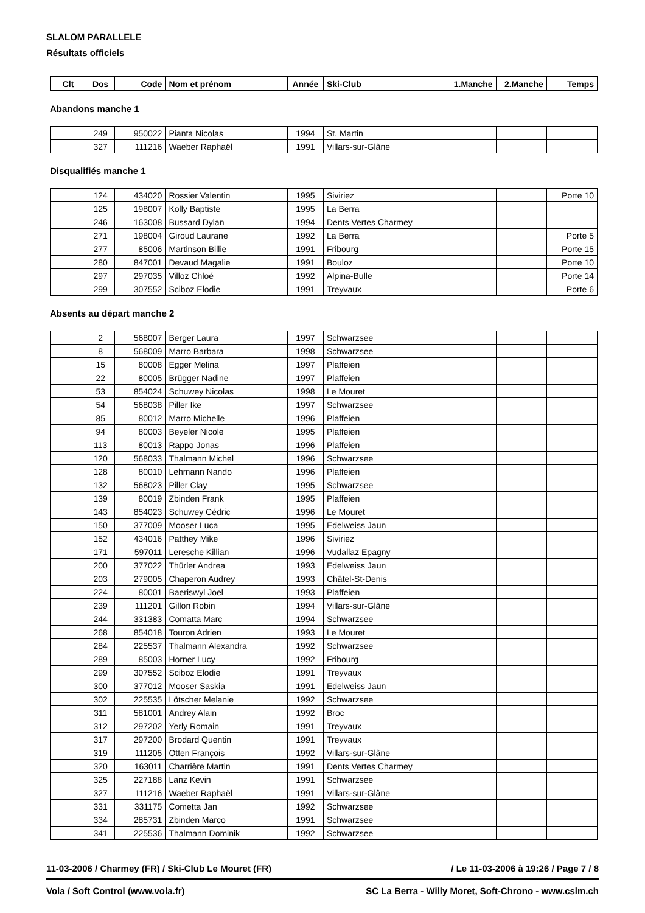SLALOM PARALLELE
Résultats officiels
| Clt | Dos | Code | Nom et prénom | Année | Ski-Club | 1.Manche | 2.Manche | Temps |
| --- | --- | --- | --- | --- | --- | --- | --- | --- |
Abandons manche 1
| | 249 | 950022 | Pianta Nicolas | 1994 | St. Martin | | | |
| | 327 | 111216 | Waeber Raphaël | 1991 | Villars-sur-Glâne | | | |
Disqualifiés manche 1
| | 124 | 434020 | Rossier Valentin | 1995 | Siviriez | | | Porte 10 |
| | 125 | 198007 | Kolly Baptiste | 1995 | La Berra | | | |
| | 246 | 163008 | Bussard Dylan | 1994 | Dents Vertes Charmey | | | |
| | 271 | 198004 | Giroud Laurane | 1992 | La Berra | | | Porte 5 |
| | 277 | 85006 | Martinson Billie | 1991 | Fribourg | | | Porte 15 |
| | 280 | 847001 | Devaud Magalie | 1991 | Bouloz | | | Porte 10 |
| | 297 | 297035 | Villoz Chloé | 1992 | Alpina-Bulle | | | Porte 14 |
| | 299 | 307552 | Sciboz Elodie | 1991 | Treyvaux | | | Porte 6 |
Absents au départ manche 2
| | 2 | 568007 | Berger Laura | 1997 | Schwarzsee | | | |
| | 8 | 568009 | Marro Barbara | 1998 | Schwarzsee | | | |
| | 15 | 80008 | Egger Melina | 1997 | Plaffeien | | | |
| | 22 | 80005 | Brügger Nadine | 1997 | Plaffeien | | | |
| | 53 | 854024 | Schuwey Nicolas | 1998 | Le Mouret | | | |
| | 54 | 568038 | Piller Ike | 1997 | Schwarzsee | | | |
| | 85 | 80012 | Marro Michelle | 1996 | Plaffeien | | | |
| | 94 | 80003 | Beyeler Nicole | 1995 | Plaffeien | | | |
| | 113 | 80013 | Rappo Jonas | 1996 | Plaffeien | | | |
| | 120 | 568033 | Thalmann Michel | 1996 | Schwarzsee | | | |
| | 128 | 80010 | Lehmann Nando | 1996 | Plaffeien | | | |
| | 132 | 568023 | Piller Clay | 1995 | Schwarzsee | | | |
| | 139 | 80019 | Zbinden Frank | 1995 | Plaffeien | | | |
| | 143 | 854023 | Schuwey Cédric | 1996 | Le Mouret | | | |
| | 150 | 377009 | Mooser Luca | 1995 | Edelweiss Jaun | | | |
| | 152 | 434016 | Patthey Mike | 1996 | Siviriez | | | |
| | 171 | 597011 | Leresche Killian | 1996 | Vudallaz Epagny | | | |
| | 200 | 377022 | Thürler Andrea | 1993 | Edelweiss Jaun | | | |
| | 203 | 279005 | Chaperon Audrey | 1993 | Châtel-St-Denis | | | |
| | 224 | 80001 | Baeriswyl Joel | 1993 | Plaffeien | | | |
| | 239 | 111201 | Gillon Robin | 1994 | Villars-sur-Glâne | | | |
| | 244 | 331383 | Comatta Marc | 1994 | Schwarzsee | | | |
| | 268 | 854018 | Touron Adrien | 1993 | Le Mouret | | | |
| | 284 | 225537 | Thalmann Alexandra | 1992 | Schwarzsee | | | |
| | 289 | 85003 | Horner Lucy | 1992 | Fribourg | | | |
| | 299 | 307552 | Sciboz Elodie | 1991 | Treyvaux | | | |
| | 300 | 377012 | Mooser Saskia | 1991 | Edelweiss Jaun | | | |
| | 302 | 225535 | Lötscher Melanie | 1992 | Schwarzsee | | | |
| | 311 | 581001 | Andrey Alain | 1992 | Broc | | | |
| | 312 | 297202 | Yerly Romain | 1991 | Treyvaux | | | |
| | 317 | 297200 | Brodard Quentin | 1991 | Treyvaux | | | |
| | 319 | 111205 | Otten François | 1992 | Villars-sur-Glâne | | | |
| | 320 | 163011 | Charrière Martin | 1991 | Dents Vertes Charmey | | | |
| | 325 | 227188 | Lanz Kevin | 1991 | Schwarzsee | | | |
| | 327 | 111216 | Waeber Raphaël | 1991 | Villars-sur-Glâne | | | |
| | 331 | 331175 | Cometta Jan | 1992 | Schwarzsee | | | |
| | 334 | 285731 | Zbinden Marco | 1991 | Schwarzsee | | | |
| | 341 | 225536 | Thalmann Dominik | 1992 | Schwarzsee | | | |
11-03-2006 / Charmey (FR) / Ski-Club Le Mouret (FR) / Le 11-03-2006 à 19:26 / Page 7 / 8
Vola / Soft Control (www.vola.fr) SC La Berra - Willy Moret, Soft-Chrono - www.cslm.ch